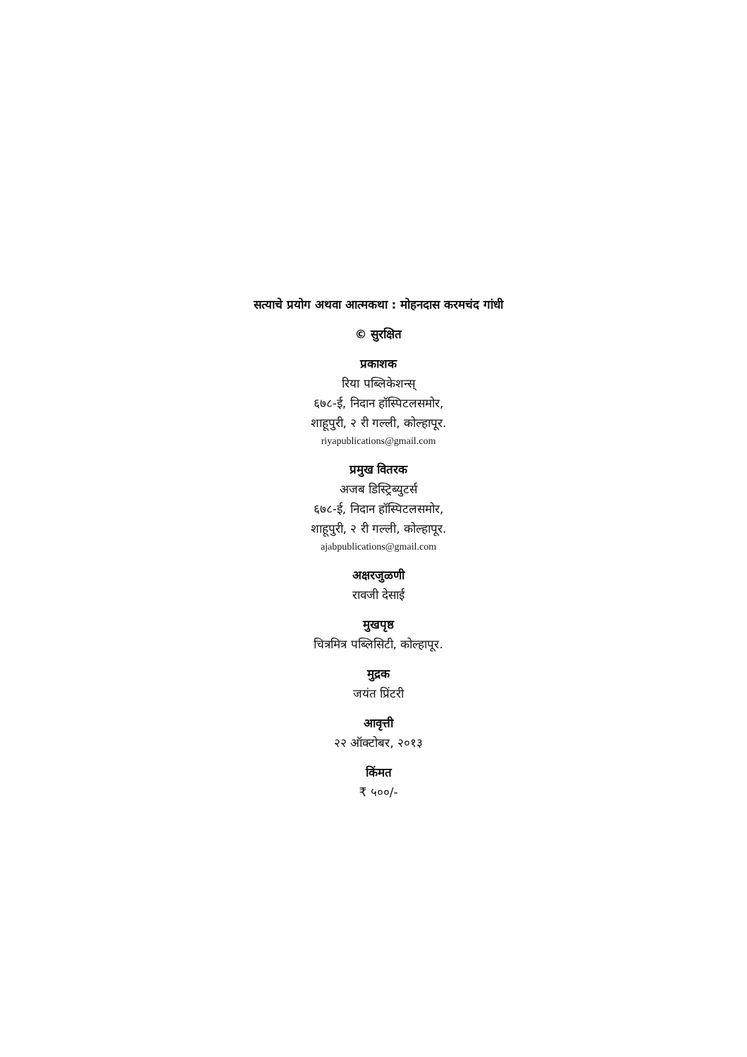सत्याचे प्रयोग अथवा आत्मकथा : मोहनदास करमचंद गांधी
© सुरक्षित
प्रकाशक
रिया पब्लिकेशन्स्
६७८-ई, निदान हॉस्पिटलसमोर,
शाहूपुरी, २ री गल्ली, कोल्हापूर.
riyapublications@gmail.com
प्रमुख वितरक
अजब डिस्ट्रिब्युटर्स
६७८-ई, निदान हॉस्पिटलसमोर,
शाहूपुरी, २ री गल्ली, कोल्हापूर.
ajabpublications@gmail.com
अक्षरजुळणी
रावजी देसाई
मुखपृष्ठ
चित्रमित्र पब्लिसिटी, कोल्हापूर.
मुद्रक
जयंत प्रिंटरी
आवृत्ती
२२ ऑक्टोबर, २०१३
किंमत
₹ ५००/-